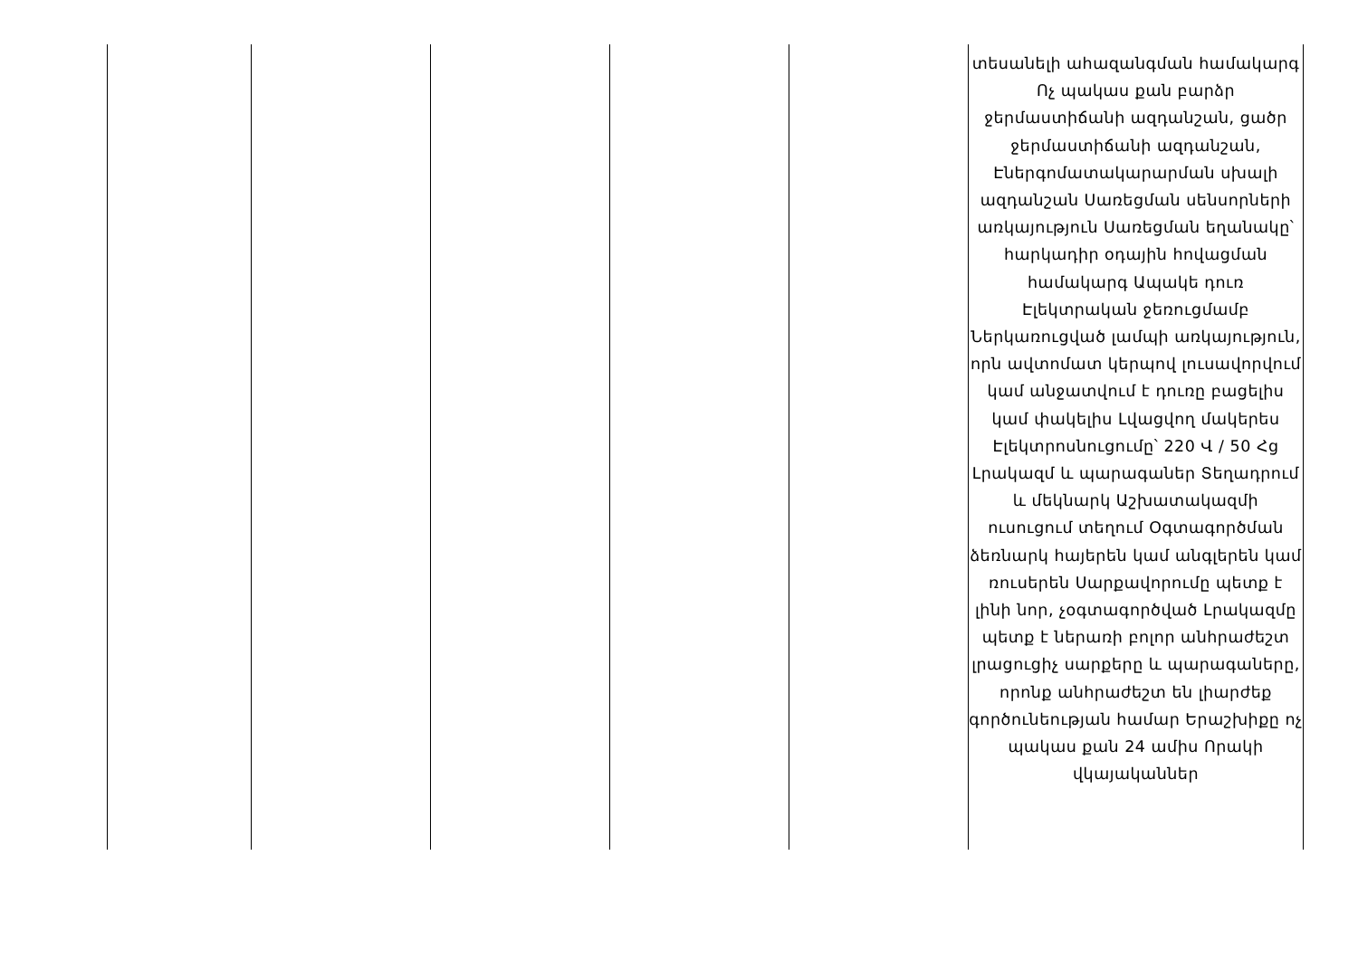| | | | | | տեսանելի ահազանգման համակարգ Ոչ պակաս քան բարձր ջերմաստիճանի ազդանշան, ցածր ջերմաստիճանի ազդանշան, Էներգոմատակարարման սխալի ազդանշան Սառեցման սենսորների առկայություն Սառեցման եղանակը՝ հարկադիր օդային հովացման համակարգ Ապակե դուռ Էլեկտրական ջեռուցմամբ Ներկառուցված լամպի առկայություն, որն ավտոմատ կերպով լուսավորվում կամ անջատվում է դուռը բացելիս կամ փակելիս Լվացվող մակերես Էլեկտրոսնուցումը՝ 220 Վ / 50 Հց Լրակազմ և պարագաներ Տեղադրում և մեկնարկ Աշխատակազմի ուսուցում տեղում Օգտագործման ձեռնարկ հայերեն կամ անգլերեն կամ ռուսերեն Սարքավորումը պետք է լինի նոր, չօգտագործված Լրակազմը պետք է ներառի բոլոր անհրաժեշտ լրացուցիչ սարքերը և պարագաները, որոնք անհրաժեշտ են լիարժեք գործունեության համար Երաշխիքը ոչ պակաս քան 24 ամիս Որակի վկայականներ |